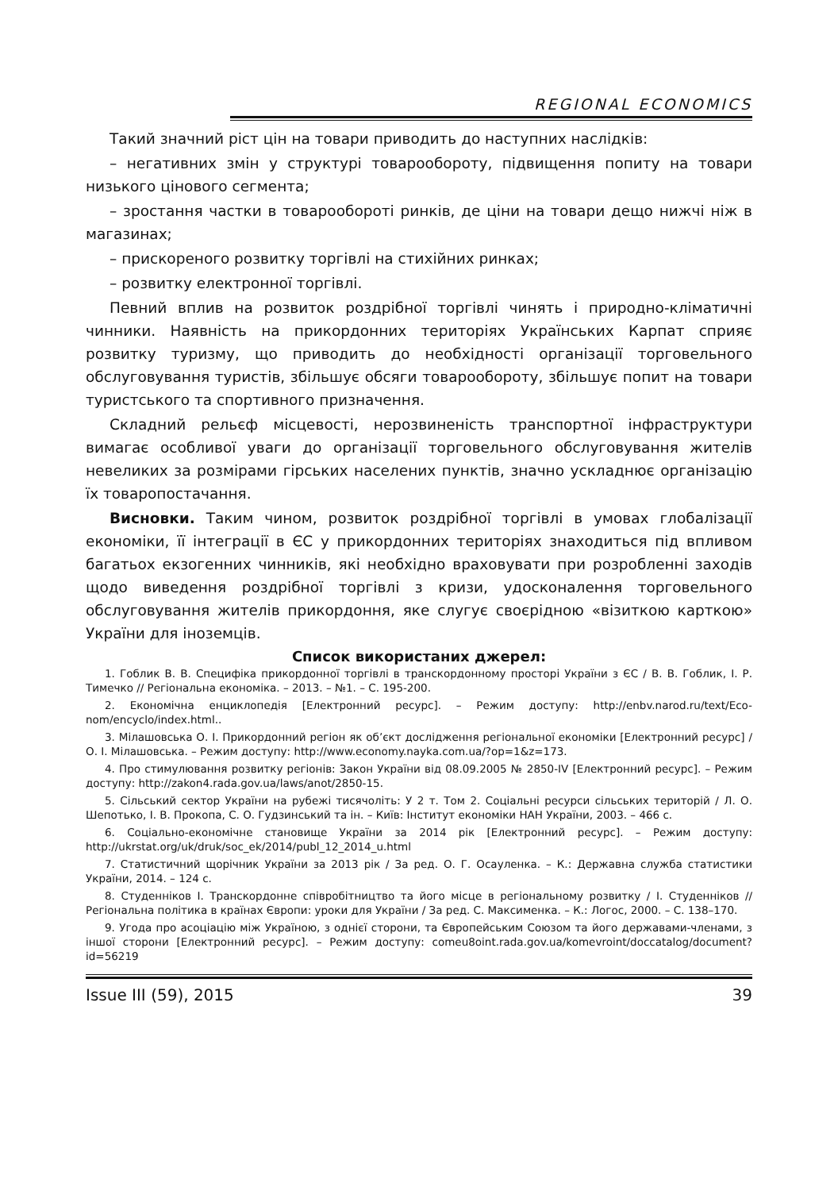REGIONAL ECONOMICS
Такий значний ріст цін на товари приводить до наступних наслідків:
– негативних змін у структурі товарообороту, підвищення попиту на товари низького цінового сегмента;
– зростання частки в товарообороті ринків, де ціни на товари дещо нижчі ніж в магазинах;
– прискореного розвитку торгівлі на стихійних ринках;
– розвитку електронної торгівлі.
Певний вплив на розвиток роздрібної торгівлі чинять і природно-кліматичні чинники. Наявність на прикордонних територіях Українських Карпат сприяє розвитку туризму, що приводить до необхідності організації торговельного обслуговування туристів, збільшує обсяги товарообороту, збільшує попит на товари туристського та спортивного призначення.
Складний рельєф місцевості, нерозвиненість транспортної інфраструктури вимагає особливої уваги до організації торговельного обслуговування жителів невеликих за розмірами гірських населених пунктів, значно ускладнює організацію їх товаропостачання.
Висновки. Таким чином, розвиток роздрібної торгівлі в умовах глобалізації економіки, її інтеграції в ЄС у прикордонних територіях знаходиться під впливом багатьох екзогенних чинників, які необхідно враховувати при розробленні заходів щодо виведення роздрібної торгівлі з кризи, удосконалення торговельного обслуговування жителів прикордоння, яке слугує своєрідною «візиткою карткою» України для іноземців.
Список використаних джерел:
1. Гоблик В. В. Специфіка прикордонної торгівлі в транскордонному просторі України з ЄС / В. В. Гоблик, І. Р. Тимечко // Регіональна економіка. – 2013. – №1. – С. 195-200.
2. Економічна енциклопедія [Електронний ресурс]. – Режим доступу: http://enbv.narod.ru/text/Eco-nom/encyclo/index.html..
3. Мілашовська О. І. Прикордонний регіон як об’єкт дослідження регіональної економіки [Електронний ресурс] / О. І. Мілашовська. – Режим доступу: http://www.economy.nayka.com.ua/?op=1&z=173.
4. Про стимулювання розвитку регіонів: Закон України від 08.09.2005 № 2850-IV [Електронний ресурс]. – Режим доступу: http://zakon4.rada.gov.ua/laws/anot/2850-15.
5. Сільський сектор України на рубежі тисячоліть: У 2 т. Том 2. Соціальні ресурси сільських територій / Л. О. Шепотько, І. В. Прокопа, С. О. Гудзинський та ін. – Київ: Інститут економіки НАН України, 2003. – 466 с.
6. Соціально-економічне становище України за 2014 рік [Електронний ресурс]. – Режим доступу: http://ukrstat.org/uk/druk/soc_ek/2014/publ_12_2014_u.html
7. Статистичний щорічник України за 2013 рік / За ред. О. Г. Осауленка. – К.: Державна служба статистики України, 2014. – 124 с.
8. Студенніков І. Транскордонне співробітництво та його місце в регіональному розвитку / І. Студенніков // Регіональна політика в країнах Європи: уроки для України / За ред. С. Максименка. – К.: Логос, 2000. – С. 138–170.
9. Угода про асоціацію між Україною, з однієї сторони, та Європейським Союзом та його державами-членами, з іншої сторони [Електронний ресурс]. – Режим доступу: comeu8oint.rada.gov.ua/komevroint/doccatalog/document?id=56219
Issue III (59), 2015 39